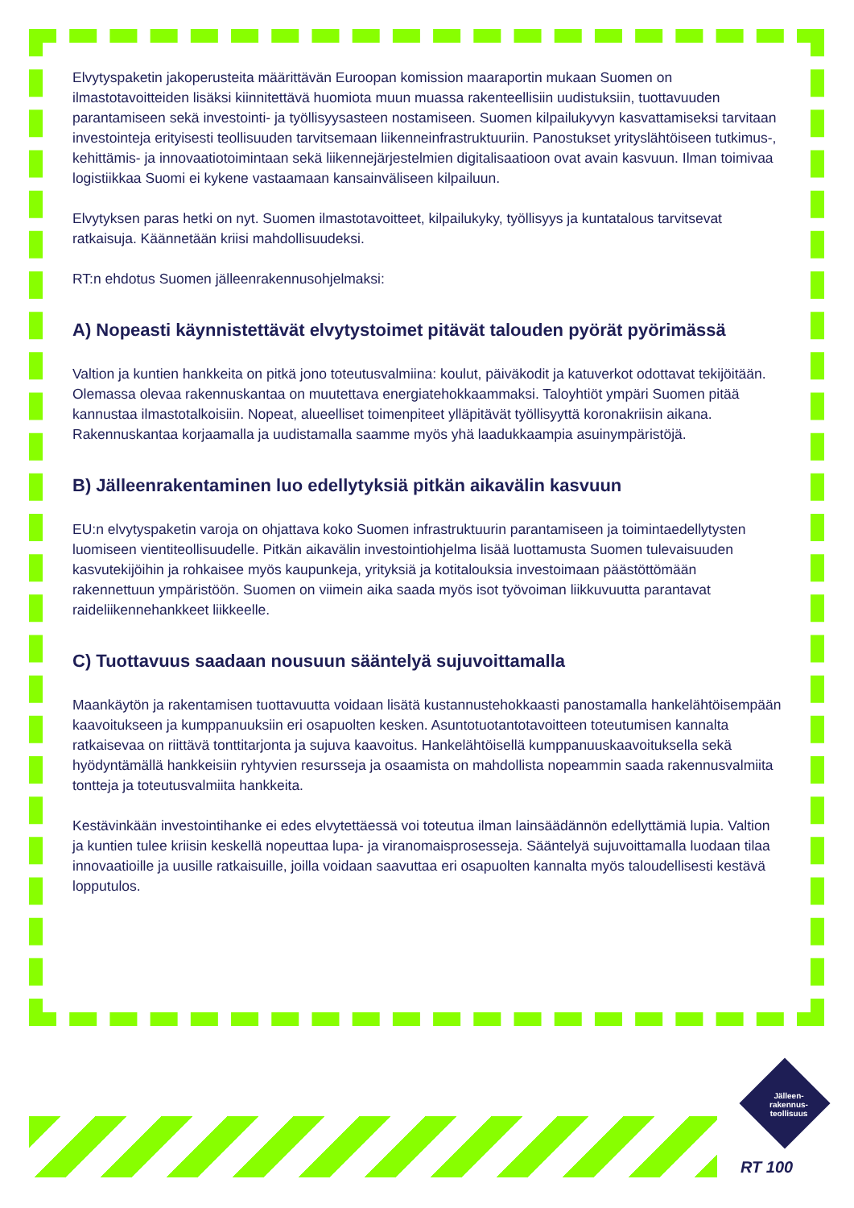Elvytyspaketin jakoperusteita määrittävän Euroopan komission maaraportin mukaan Suomen on ilmastotavoitteiden lisäksi kiinnitettävä huomiota muun muassa rakenteellisiin uudistuksiin, tuottavuuden parantamiseen sekä investointi- ja työllisyysasteen nostamiseen. Suomen kilpailukyvyn kasvattamiseksi tarvitaan investointeja erityisesti teollisuuden tarvitsemaan liikenneinfrastruktuuriin. Panostukset yrityslähtöiseen tutkimus-, kehittämis- ja innovaatiotoimintaan sekä liikennejärjestelmien digitalisaatioon ovat avain kasvuun. Ilman toimivaa logistiikkaa Suomi ei kykene vastaamaan kansainväliseen kilpailuun.
Elvytyksen paras hetki on nyt. Suomen ilmastotavoitteet, kilpailukyky, työllisyys ja kuntatalous tarvitsevat ratkaisuja. Käännetään kriisi mahdollisuudeksi.
RT:n ehdotus Suomen jälleenrakennusohjelmaksi:
A) Nopeasti käynnistettävät elvytystoimet pitävät talouden pyörät pyörimässä
Valtion ja kuntien hankkeita on pitkä jono toteutusvalmiina: koulut, päiväkodit ja katuverkot odottavat tekijöitään. Olemassa olevaa rakennuskantaa on muutettava energiatehokkaammaksi. Taloyhtiöt ympäri Suomen pitää kannustaa ilmastotalkoisiin. Nopeat, alueelliset toimenpiteet ylläpitävät työllisyyttä koronakriisin aikana. Rakennuskantaa korjaamalla ja uudistamalla saamme myös yhä laadukkaampia asuinympäristöjä.
B) Jälleenrakentaminen luo edellytyksiä pitkän aikavälin kasvuun
EU:n elvytyspaketin varoja on ohjattava koko Suomen infrastruktuurin parantamiseen ja toimintaedellytysten luomiseen vientiteollisuudelle. Pitkän aikavälin investointiohjelma lisää luottamusta Suomen tulevaisuuden kasvutekijöihin ja rohkaisee myös kaupunkeja, yrityksiä ja kotitalouksia investoimaan päästöttömään rakennettuun ympäristöön. Suomen on viimein aika saada myös isot työvoiman liikkuvuutta parantavat raideliikennehankkeet liikkeelle.
C) Tuottavuus saadaan nousuun sääntelyä sujuvoittamalla
Maankäytön ja rakentamisen tuottavuutta voidaan lisätä kustannustehokkaasti panostamalla hankelähtöisempään kaavoitukseen ja kumppanuuksiin eri osapuolten kesken. Asuntotuotantotavoitteen toteutumisen kannalta ratkaisevaa on riittävä tonttitarjonta ja sujuva kaavoitus. Hankelähtöisellä kumppanuuskaavoituksella sekä hyödyntämällä hankkeisiin ryhtyvien resursseja ja osaamista on mahdollista nopeammin saada rakennusvalmiita tontteja ja toteutusvalmiita hankkeita.
Kestävinkään investointihanke ei edes elvytettäessä voi toteutua ilman lainsäädännön edellyttämiä lupia. Valtion ja kuntien tulee kriisin keskellä nopeuttaa lupa- ja viranomaisprosesseja. Sääntelyä sujuvoittamalla luodaan tilaa innovaatioille ja uusille ratkaisuille, joilla voidaan saavuttaa eri osapuolten kannalta myös taloudellisesti kestävä lopputulos.
Jälleen-
rakennus-
teollisuus
RT 100